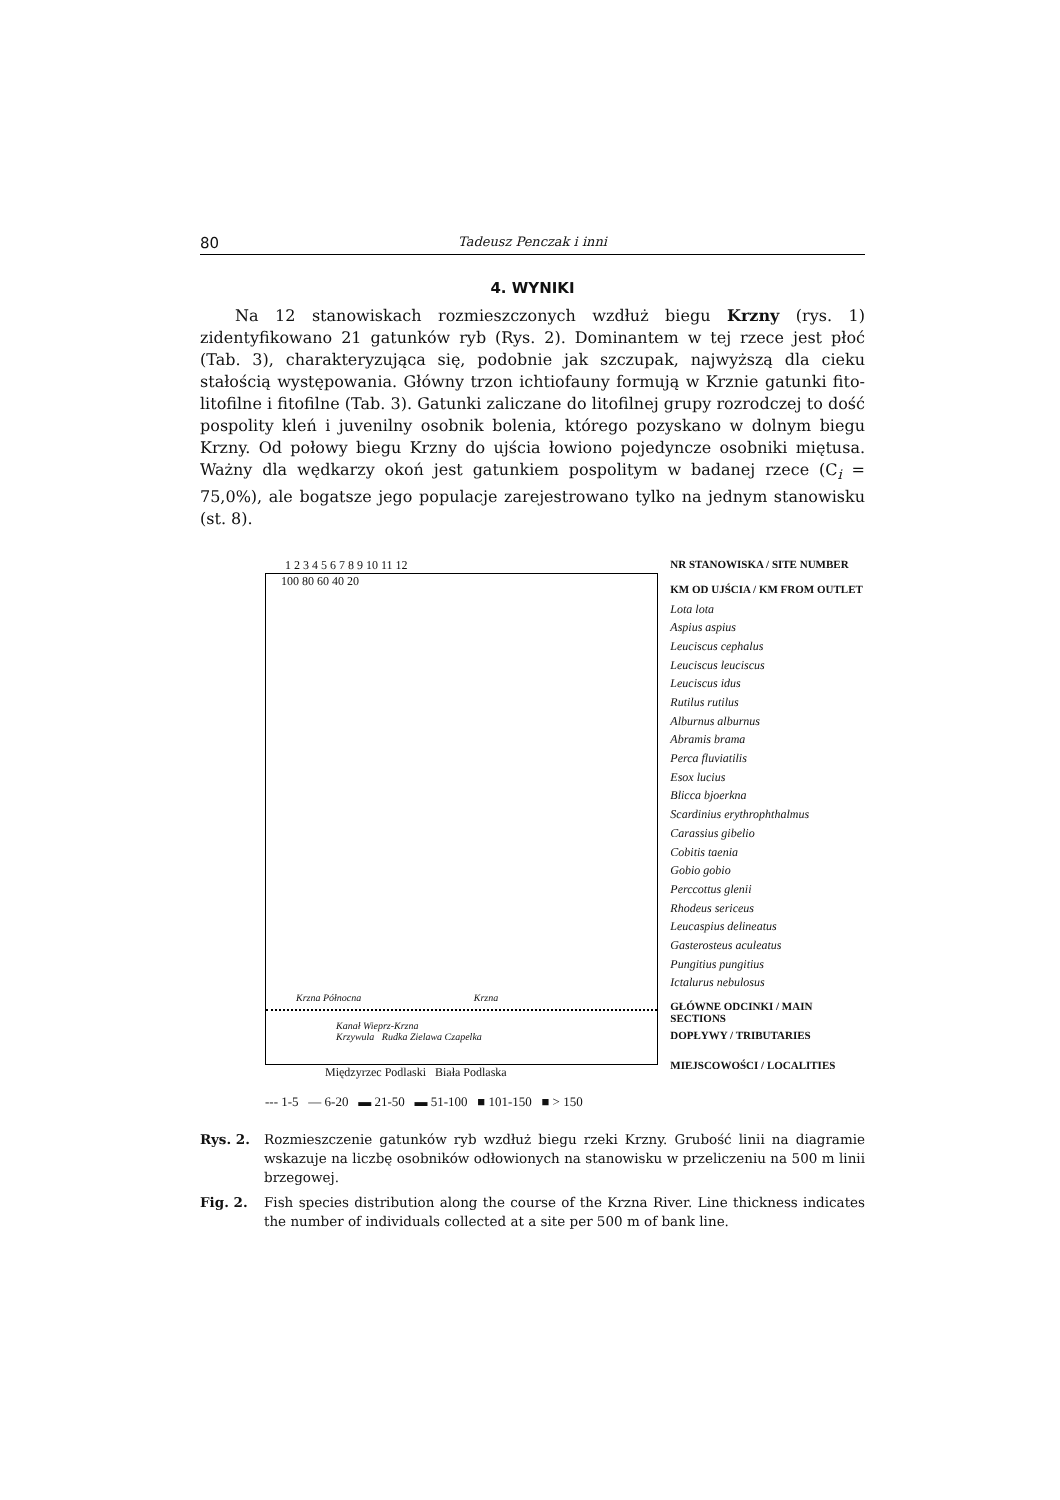80 Tadeusz Penczak i inni
4. WYNIKI
Na 12 stanowiskach rozmieszczonych wzdłuż biegu Krzny (rys. 1) zidentyfikowano 21 gatunków ryb (Rys. 2). Dominantem w tej rzece jest płoć (Tab. 3), charakteryzująca się, podobnie jak szczupak, najwyższą dla cieku stałością występowania. Główny trzon ichtiofauny formują w Krznie gatunki fito-litofilne i fitofilne (Tab. 3). Gatunki zaliczane do litofilnej grupy rozrodczej to dość pospolity kleń i juvenilny osobnik bolenia, którego pozyskano w dolnym biegu Krzny. Od połowy biegu Krzny do ujścia łowiono pojedyncze osobniki miętusa. Ważny dla wędkarzy okoń jest gatunkiem pospolitym w badanej rzece (C<sub>i</sub> = 75,0%), ale bogatsze jego populacje zarejestrowano tylko na jednym stanowisku (st. 8).
1 2 3 4 5 6 7 8 9 10 11 12
100 80 60 40 20
Krzna Północna Krzna
Kanał Wieprz-Krzna
Krzywula Rudka Zielawa Czapelka
Międzyrzec Podlaski Biała Podlaska
NR STANOWISKA / SITE NUMBER
KM OD UJŚCIA / KM FROM OUTLET
Lota lota
Aspius aspius
Leuciscus cephalus
Leuciscus leuciscus
Leuciscus idus
Rutilus rutilus
Alburnus alburnus
Abramis brama
Perca fluviatilis
Esox lucius
Blicca bjoerkna
Scardinius erythrophthalmus
Carassius gibelio
Cobitis taenia
Gobio gobio
Perccottus glenii
Rhodeus sericeus
Leucaspius delineatus
Gasterosteus aculeatus
Pungitius pungitius
Ictalurus nebulosus
GŁÓWNE ODCINKI / MAIN SECTIONS
DOPŁYWY / TRIBUTARIES
MIEJSCOWOŚCI / LOCALITIES
--- 1-5 — 6-20 ▬ 21-50 ▬ 51-100 ■ 101-150 ■ > 150
Rys. 2. Rozmieszczenie gatunków ryb wzdłuż biegu rzeki Krzny. Grubość linii na diagramie wskazuje na liczbę osobników odłowionych na stanowisku w przeliczeniu na 500 m linii brzegowej.
Fig. 2. Fish species distribution along the course of the Krzna River. Line thickness indicates the number of individuals collected at a site per 500 m of bank line.